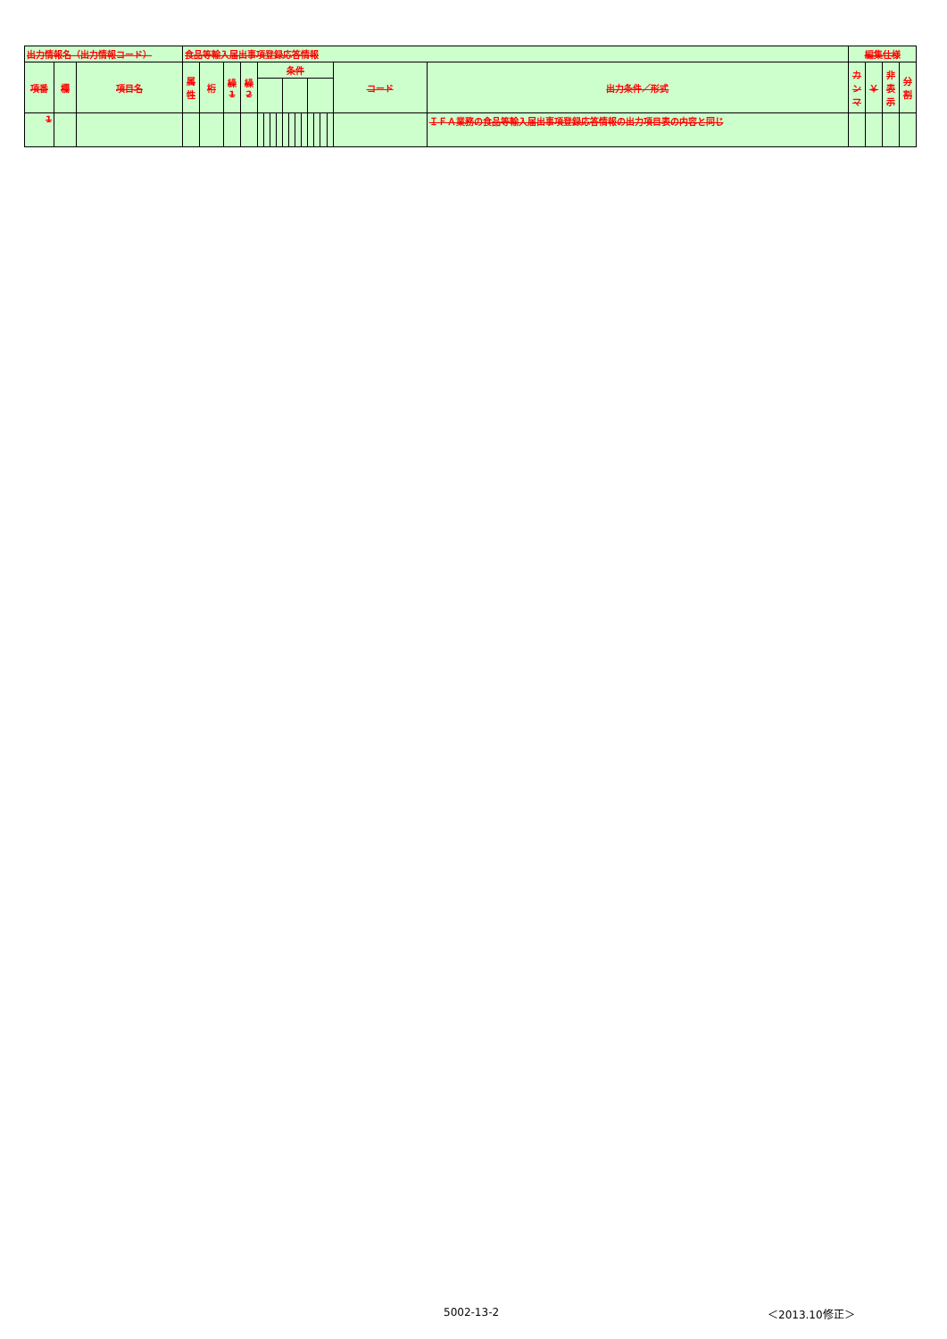| 出力情報名（出力情報コード） | | | 食品等輸入届出事項登録応答情報 | | | | | | | | | | | | | | | | | | 編集仕様 | | | |
| 項番 | 欄 | 項目名 | 属性 | 桁 | 繰1 | 繰2 | 条件 | | | | | | | | | | | | コード | 出力条件／形式 | カンマ | ￥ | 非表示 | 分割 |
| 1 | | | | | | | | | | | | | | | | | | | | ＩＦＡ業務の食品等輸入届出事項登録応答情報の出力項目表の内容と同じ | | | | |
5002-13-2 ＜2013.10修正＞